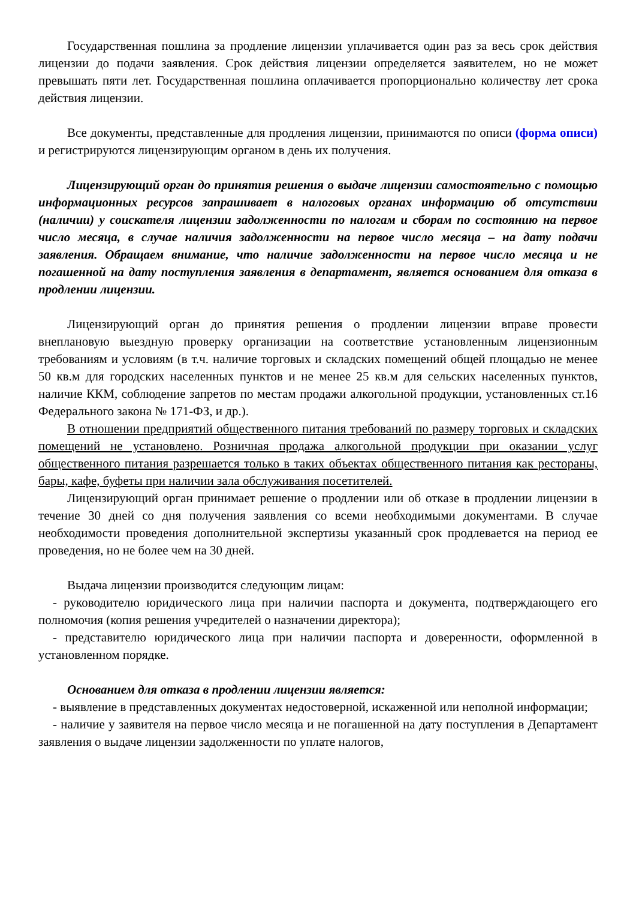Государственная пошлина за продление лицензии уплачивается один раз за весь срок действия лицензии до подачи заявления. Срок действия лицензии определяется заявителем, но не может превышать пяти лет. Государственная пошлина оплачивается пропорционально количеству лет срока действия лицензии.
Все документы, представленные для продления лицензии, принимаются по описи (форма описи) и регистрируются лицензирующим органом в день их получения.
Лицензирующий орган до принятия решения о выдаче лицензии самостоятельно с помощью информационных ресурсов запрашивает в налоговых органах информацию об отсутствии (наличии) у соискателя лицензии задолженности по налогам и сборам по состоянию на первое число месяца, в случае наличия задолженности на первое число месяца – на дату подачи заявления. Обращаем внимание, что наличие задолженности на первое число месяца и не погашенной на дату поступления заявления в департамент, является основанием для отказа в продлении лицензии.
Лицензирующий орган до принятия решения о продлении лицензии вправе провести внеплановую выездную проверку организации на соответствие установленным лицензионным требованиям и условиям (в т.ч. наличие торговых и складских помещений общей площадью не менее 50 кв.м для городских населенных пунктов и не менее 25 кв.м для сельских населенных пунктов, наличие ККМ, соблюдение запретов по местам продажи алкогольной продукции, установленных ст.16 Федерального закона № 171-ФЗ, и др.).
В отношении предприятий общественного питания требований по размеру торговых и складских помещений не установлено. Розничная продажа алкогольной продукции при оказании услуг общественного питания разрешается только в таких объектах общественного питания как рестораны, бары, кафе, буфеты при наличии зала обслуживания посетителей.
Лицензирующий орган принимает решение о продлении или об отказе в продлении лицензии в течение 30 дней со дня получения заявления со всеми необходимыми документами. В случае необходимости проведения дополнительной экспертизы указанный срок продлевается на период ее проведения, но не более чем на 30 дней.
Выдача лицензии производится следующим лицам:
- руководителю юридического лица при наличии паспорта и документа, подтверждающего его полномочия (копия решения учредителей о назначении директора);
- представителю юридического лица при наличии паспорта и доверенности, оформленной в установленном порядке.
Основанием для отказа в продлении лицензии является:
- выявление в представленных документах недостоверной, искаженной или неполной информации;
- наличие у заявителя на первое число месяца и не погашенной на дату поступления в Департамент заявления о выдаче лицензии задолженности по уплате налогов,